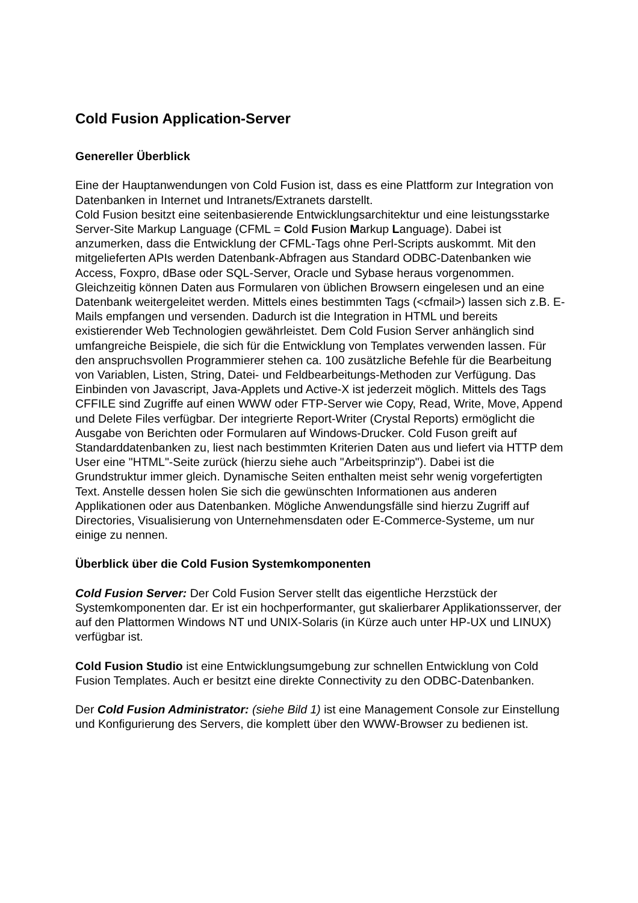Cold Fusion Application-Server
Genereller Überblick
Eine der Hauptanwendungen von Cold Fusion ist, dass es eine Plattform zur Integration von Datenbanken in Internet und Intranets/Extranets darstellt.
Cold Fusion besitzt eine seitenbasierende Entwicklungsarchitektur und eine leistungsstarke Server-Site Markup Language (CFML = Cold Fusion Markup Language). Dabei ist anzumerken, dass die Entwicklung der CFML-Tags ohne Perl-Scripts auskommt. Mit den mitgelieferten APIs werden Datenbank-Abfragen aus Standard ODBC-Datenbanken wie Access, Foxpro, dBase oder SQL-Server, Oracle und Sybase heraus vorgenommen. Gleichzeitig können Daten aus Formularen von üblichen Browsern eingelesen und an eine Datenbank weitergeleitet werden. Mittels eines bestimmten Tags (<cfmail>) lassen sich z.B. E-Mails empfangen und versenden. Dadurch ist die Integration in HTML und bereits existierender Web Technologien gewährleistet. Dem Cold Fusion Server anhänglich sind umfangreiche Beispiele, die sich für die Entwicklung von Templates verwenden lassen. Für den anspruchsvollen Programmierer stehen ca. 100 zusätzliche Befehle für die Bearbeitung von Variablen, Listen, String, Datei- und Feldbearbeitungs-Methoden zur Verfügung. Das Einbinden von Javascript, Java-Applets und Active-X ist jederzeit möglich. Mittels des Tags CFFILE sind Zugriffe auf einen WWW oder FTP-Server wie Copy, Read, Write, Move, Append und Delete Files verfügbar. Der integrierte Report-Writer (Crystal Reports) ermöglicht die Ausgabe von Berichten oder Formularen auf Windows-Drucker. Cold Fuson greift auf Standarddatenbanken zu, liest nach bestimmten Kriterien Daten aus und liefert via HTTP dem User eine "HTML"-Seite zurück (hierzu siehe auch "Arbeitsprinzip"). Dabei ist die Grundstruktur immer gleich. Dynamische Seiten enthalten meist sehr wenig vorgefertigten Text. Anstelle dessen holen Sie sich die gewünschten Informationen aus anderen Applikationen oder aus Datenbanken. Mögliche Anwendungsfälle sind hierzu Zugriff auf Directories, Visualisierung von Unternehmensdaten oder E-Commerce-Systeme, um nur einige zu nennen.
Überblick über die Cold Fusion Systemkomponenten
Cold Fusion Server: Der Cold Fusion Server stellt das eigentliche Herzstück der Systemkomponenten dar. Er ist ein hochperformanter, gut skalierbarer Applikationsserver, der auf den Plattormen Windows NT und UNIX-Solaris (in Kürze auch unter HP-UX und LINUX) verfügbar ist.
Cold Fusion Studio ist eine Entwicklungsumgebung zur schnellen Entwicklung von Cold Fusion Templates. Auch er besitzt eine direkte Connectivity zu den ODBC-Datenbanken.
Der Cold Fusion Administrator: (siehe Bild 1) ist eine Management Console zur Einstellung und Konfigurierung des Servers, die komplett über den WWW-Browser zu bedienen ist.